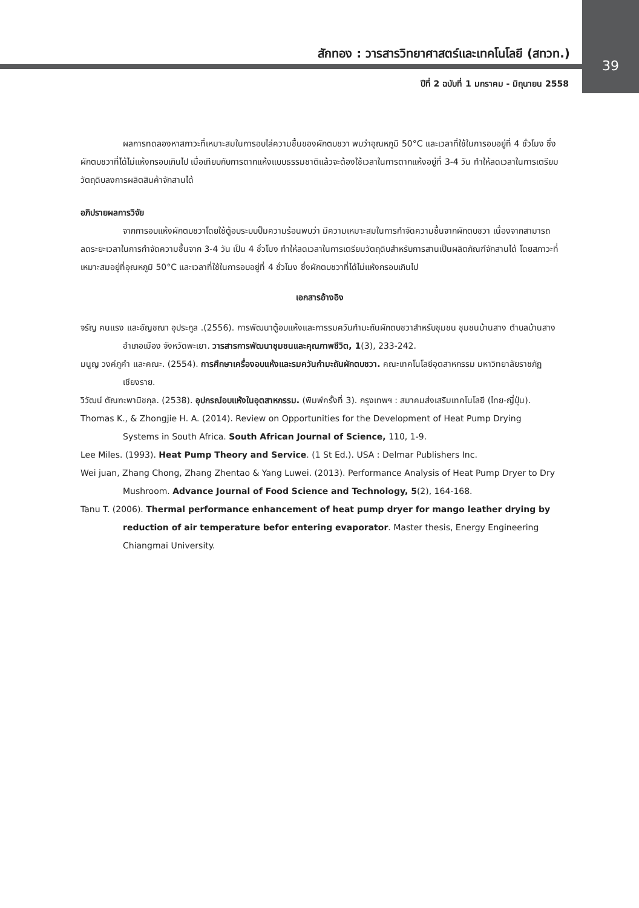39
สักทอง : วารสารวิทยาศาสตร์และเทคโนโลยี (สทวท.)
ปีที่ 2 ฉบับที่ 1 มกราคม - มิถุนายน 2558
ผลการทดลองหาสภาวะที่เหมาะสมในการอบไล่ความชื้นของผักตบชวา พบว่าอุณหภูมิ 50°C และเวลาที่ใช้ในการอบอยู่ที่ 4 ชั่วโมง ซึ่งผักตบชวาที่ได้ไม่แห้งกรอบเกินไป เมื่อเทียบกับการตากแห้งแบบธรรมชาติแล้วจะต้องใช้เวลาในการตากแห้งอยู่ที่ 3-4 วัน ทำให้ลดเวลาในการเตรียมวัตถุดิบลงการผลิตสินค้าจักสานได้
อภิปรายผลการวิจัย
จากการอบแห้งผักตบชวาโดยใช้ตู้อบระบบปั๊มความร้อนพบว่า มีความเหมาะสมในการกำจัดความชื้นจากผักตบชวา เนื่องจากสามารถลดระยะเวลาในการกำจัดความชื้นจาก 3-4 วัน เป็น 4 ชั่วโมง ทำให้ลดเวลาในการเตรียมวัตถุดิบสำหรับการสานเป็นผลิตภัณฑ์จักสานได้ โดยสภาวะที่เหมาะสมอยู่ที่อุณหภูมิ 50°C และเวลาที่ใช้ในการอบอยู่ที่ 4 ชั่วโมง ซึ่งผักตบชวาที่ได้ไม่แห้งกรอบเกินไป
เอกสารอ้างอิง
จรัญ คนแรง และอัญชณา อุประกูล .(2556). การพัฒนาตู้อบแห้งและการรมควันกำมะถันผักตบชวาสำหรับชุมชน ชุมชนบ้านสาง ตำบลบ้านสาง อำเภอเมือง จังหวัดพะเยา. วารสารการพัฒนาชุมชนและคุณภาพชีวิต, 1(3), 233-242.
มนูญ วงค์ภูคำ และคณะ. (2554). การศึกษาเครื่องอบแห้งและรมควันกำมะถันผักตบชวา. คณะเทคโนโลยีอุตสาหกรรม มหาวิทยาลัยราชภัฏเชียงราย.
วิวัฒน์ ตัณฑะพานิชกุล. (2538). อุปกรณ์อบแห้งในอุตสาหกรรม. (พิมพ์ครั้งที่ 3). กรุงเทพฯ : สมาคมส่งเสริมเทคโนโลยี (ไทย-ญี่ปุ่น).
Thomas K., & Zhongjie H. A. (2014). Review on Opportunities for the Development of Heat Pump Drying Systems in South Africa. South African Journal of Science, 110, 1-9.
Lee Miles. (1993). Heat Pump Theory and Service. (1 St Ed.). USA : Delmar Publishers Inc.
Wei juan, Zhang Chong, Zhang Zhentao & Yang Luwei. (2013). Performance Analysis of Heat Pump Dryer to Dry Mushroom. Advance Journal of Food Science and Technology, 5(2), 164-168.
Tanu T. (2006). Thermal performance enhancement of heat pump dryer for mango leather drying by reduction of air temperature befor entering evaporator. Master thesis, Energy Engineering Chiangmai University.